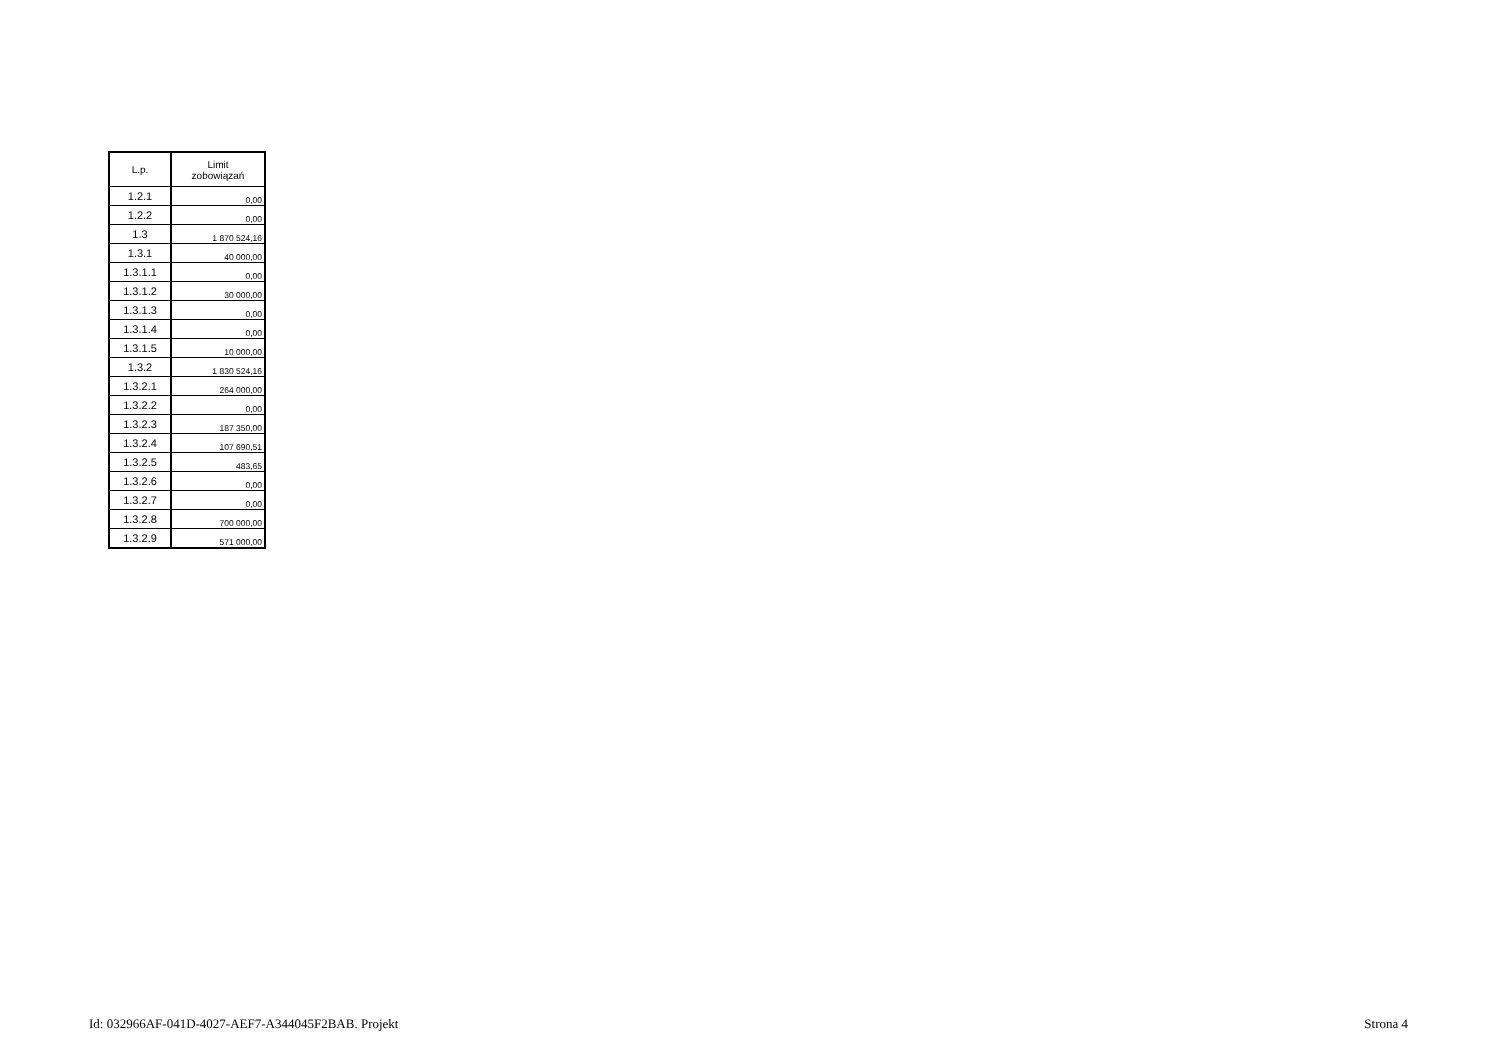| L.p. | Limit zobowiązań |
| --- | --- |
| 1.2.1 | 0,00 |
| 1.2.2 | 0,00 |
| 1.3 | 1 870 524,16 |
| 1.3.1 | 40 000,00 |
| 1.3.1.1 | 0,00 |
| 1.3.1.2 | 30 000,00 |
| 1.3.1.3 | 0,00 |
| 1.3.1.4 | 0,00 |
| 1.3.1.5 | 10 000,00 |
| 1.3.2 | 1 830 524,16 |
| 1.3.2.1 | 264 000,00 |
| 1.3.2.2 | 0,00 |
| 1.3.2.3 | 187 350,00 |
| 1.3.2.4 | 107 690,51 |
| 1.3.2.5 | 483,65 |
| 1.3.2.6 | 0,00 |
| 1.3.2.7 | 0,00 |
| 1.3.2.8 | 700 000,00 |
| 1.3.2.9 | 571 000,00 |
Id: 032966AF-041D-4027-AEF7-A344045F2BAB. Projekt Strona 4